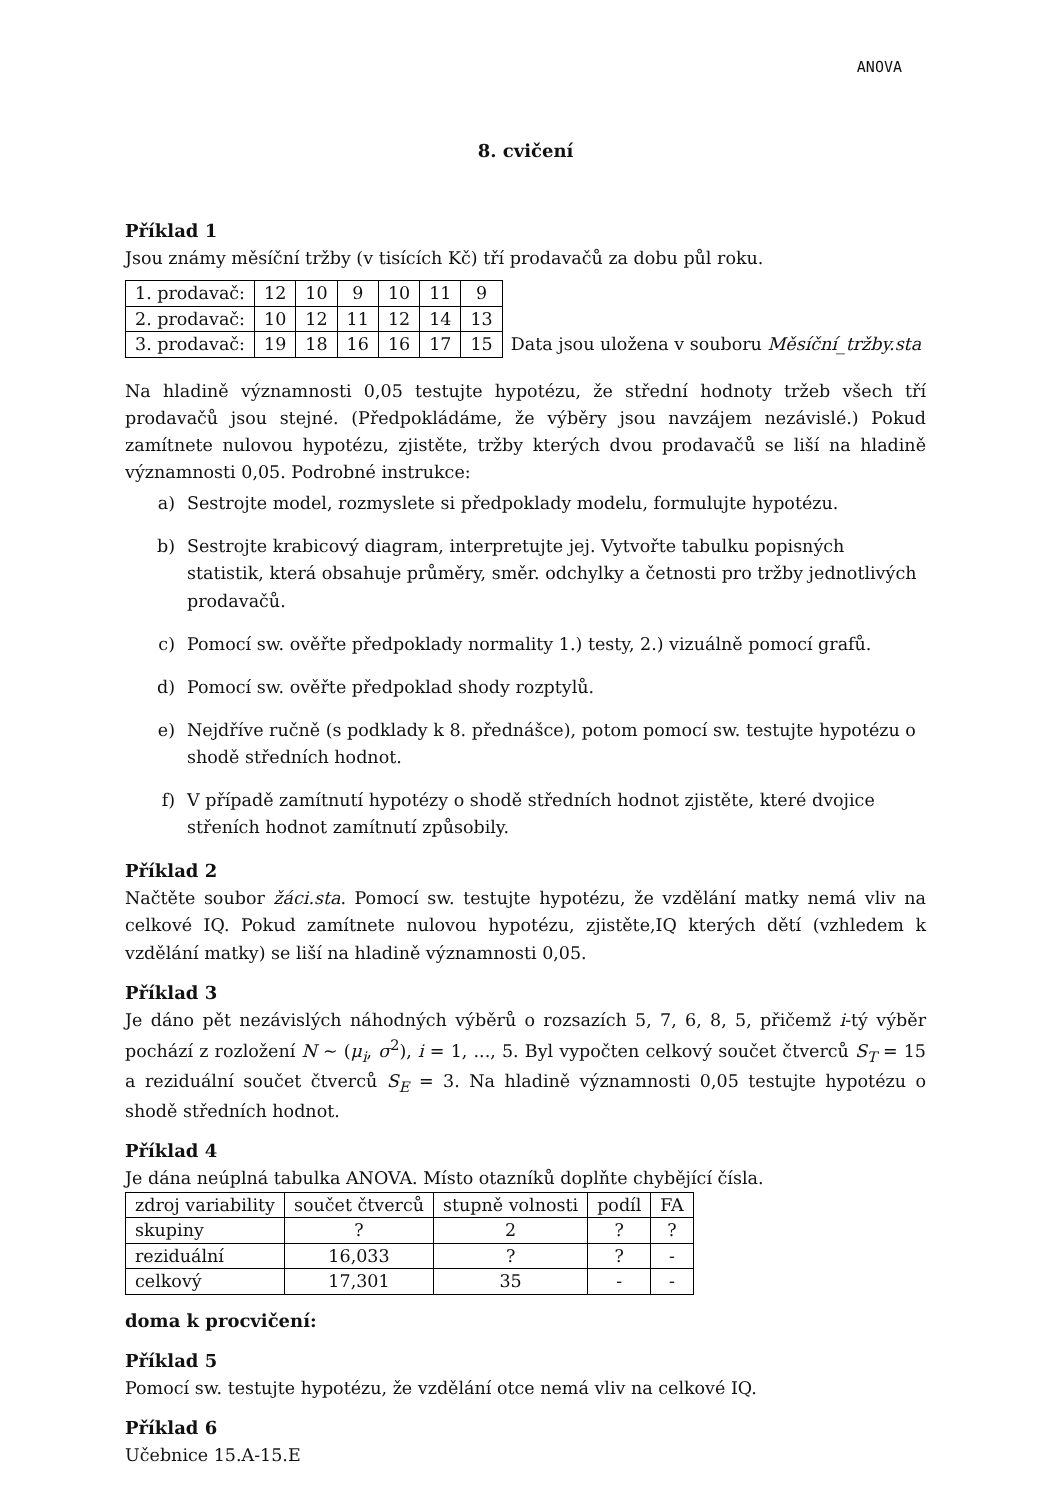ANOVA
8. cvičení
Příklad 1
Jsou známy měsíční tržby (v tisících Kč) tří prodavačů za dobu půl roku.
| 1. prodavač: | 12 | 10 | 9 | 10 | 11 | 9 |
| 2. prodavač: | 10 | 12 | 11 | 12 | 14 | 13 |
| 3. prodavač: | 19 | 18 | 16 | 16 | 17 | 15 |
Data jsou uložena v souboru Měsíční_tržby.sta
Na hladině významnosti 0,05 testujte hypotézu, že střední hodnoty tržeb všech tří prodavačů jsou stejné. (Předpokládáme, že výběry jsou navzájem nezávislé.) Pokud zamítnete nulovou hypotézu, zjistěte, tržby kterých dvou prodavačů se liší na hladině významnosti 0,05. Podrobné instrukce:
a) Sestrojte model, rozmyslete si předpoklady modelu, formulujte hypotézu.
b) Sestrojte krabicový diagram, interpretujte jej. Vytvořte tabulku popisných statistik, která obsahuje průměry, směr. odchylky a četnosti pro tržby jednotlivých prodavačů.
c) Pomocí sw. ověřte předpoklady normality 1.) testy, 2.) vizuálně pomocí grafů.
d) Pomocí sw. ověřte předpoklad shody rozptylů.
e) Nejdříve ručně (s podklady k 8. přednášce), potom pomocí sw. testujte hypotézu o shodě středních hodnot.
f) V případě zamítnutí hypotézy o shodě středních hodnot zjistěte, které dvojice stření­ch hodnot zamítnutí způsobily.
Příklad 2
Načtěte soubor žáci.sta. Pomocí sw. testujte hypotézu, že vzdělání matky nemá vliv na celkové IQ. Pokud zamítnete nulovou hypotézu, zjistěte,IQ kterých dětí (vzhledem k vzdělání matky) se liší na hladině významnosti 0,05.
Příklad 3
Je dáno pět nezávislých náhodných výběrů o rozsazích 5, 7, 6, 8, 5, přičemž i-tý výběr pochází z rozložení N ∼ (μ<sub>i</sub>, σ<sup>2</sup>), i = 1, ..., 5. Byl vypočten celkový součet čtverců S<sub>T</sub> = 15 a reziduální součet čtverců S<sub>E</sub> = 3. Na hladině významnosti 0,05 testujte hypotézu o shodě středních hodnot.
Příklad 4
Je dána neúplná tabulka ANOVA. Místo otazníků doplňte chybějící čísla.
| zdroj variability | součet čtverců | stupně volnosti | podíl | FA |
| skupiny | ? | 2 | ? | ? |
| reziduální | 16,033 | ? | ? | - |
| celkový | 17,301 | 35 | - | - |
doma k procvičení:
Příklad 5
Pomocí sw. testujte hypotézu, že vzdělání otce nemá vliv na celkové IQ.
Příklad 6
Učebnice 15.A-15.E